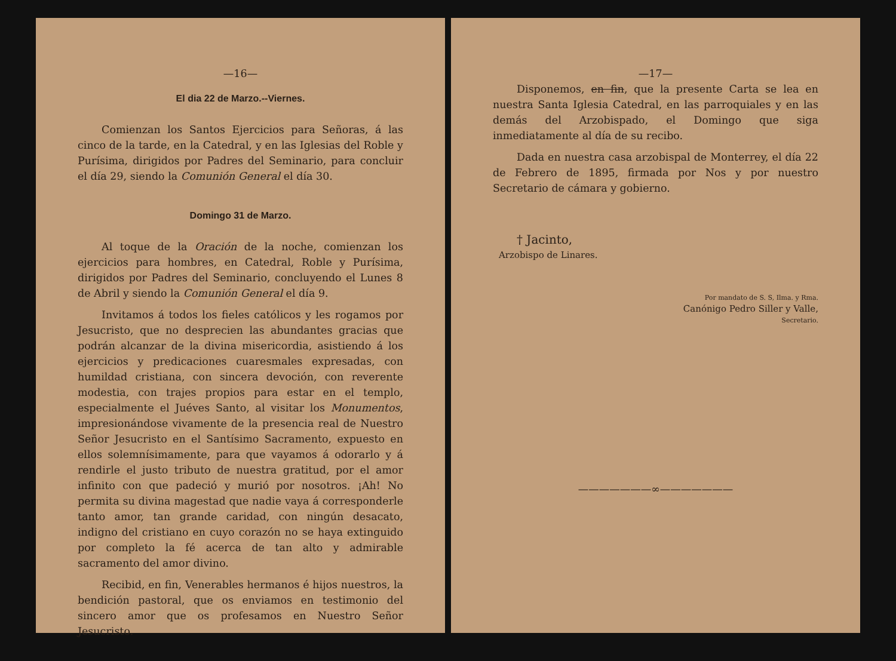—16—
El dia 22 de Marzo.--Viernes.
Comienzan los Santos Ejercicios para Señoras, á las cinco de la tarde, en la Catedral, y en las Iglesias del Roble y Purísima, dirigidos por Padres del Seminario, para concluir el día 29, siendo la Comunión General el día 30.
Domingo 31 de Marzo.
Al toque de la Oración de la noche, comienzan los ejercicios para hombres, en Catedral, Roble y Purísima, dirigidos por Padres del Seminario, concluyendo el Lunes 8 de Abril y siendo la Comunión General el día 9.
Invitamos á todos los fieles católicos y les rogamos por Jesucristo, que no desprecien las abundantes gracias que podrán alcanzar de la divina misericordia, asistiendo á los ejercicios y predicaciones cuaresmales expresadas, con humildad cristiana, con sincera devoción, con reverente modestia, con trajes propios para estar en el templo, especialmente el Juéves Santo, al visitar los Monumentos, impresionándose vivamente de la presencia real de Nuestro Señor Jesucristo en el Santísimo Sacramento, expuesto en ellos solemnísimamente, para que vayamos á odorarlo y á rendirle el justo tributo de nuestra gratitud, por el amor infinito con que padeció y murió por nosotros. ¡Ah! No permita su divina magestad que nadie vaya á corresponderle tanto amor, tan grande caridad, con ningún desacato, indigno del cristiano en cuyo corazón no se haya extinguido por completo la fé acerca de tan alto y admirable sacramento del amor divino.
Recibid, en fin, Venerables hermanos é hijos nuestros, la bendición pastoral, que os enviamos en testimonio del sincero amor que os profesamos en Nuestro Señor Jesucristo.
—17—
Disponemos, en fin, que la presente Carta se lea en nuestra Santa Iglesia Catedral, en las parroquiales y en las demás del Arzobispado, el Domingo que siga inmediatamente al día de su recibo.
Dada en nuestra casa arzobispal de Monterrey, el día 22 de Febrero de 1895, firmada por Nos y por nuestro Secretario de cámara y gobierno.
† Jacinto,
Arzobispo de Linares.
Por mandato de S. S, Ilma. y Rma.
Canónigo Pedro Siller y Valle,
Secretario.
———————∞———————